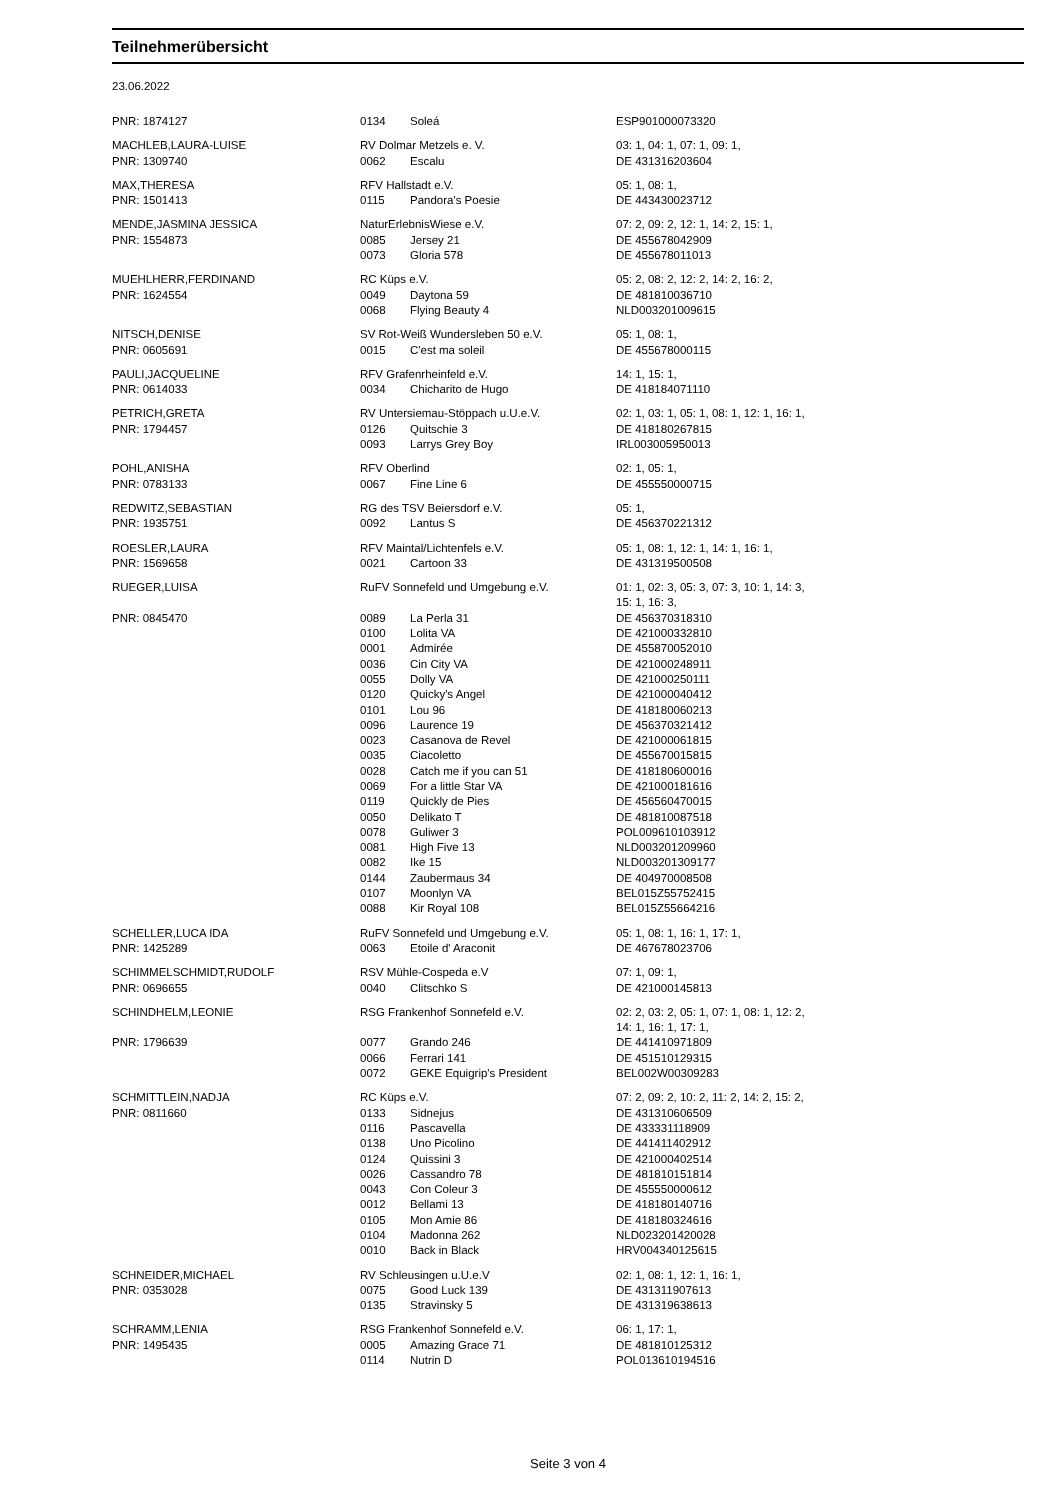Teilnehmerübersicht
23.06.2022
| PNR: 1874127 | 0134 | Soleá | ESP901000073320 |
| MACHLEB,LAURA-LUISE | RV Dolmar Metzels e. V. | | 03: 1, 04: 1, 07: 1, 09: 1, |
| PNR: 1309740 | 0062 | Escalu | DE 431316203604 |
| MAX,THERESA | RFV Hallstadt e.V. | | 05: 1, 08: 1, |
| PNR: 1501413 | 0115 | Pandora's Poesie | DE 443430023712 |
| MENDE,JASMINA JESSICA | NaturErlebnisWiese e.V. | | 07: 2, 09: 2, 12: 1, 14: 2, 15: 1, |
| PNR: 1554873 | 0085 | Jersey 21 | DE 455678042909 |
| | 0073 | Gloria 578 | DE 455678011013 |
| MUEHLHERR,FERDINAND | RC Küps e.V. | | 05: 2, 08: 2, 12: 2, 14: 2, 16: 2, |
| PNR: 1624554 | 0049 | Daytona 59 | DE 481810036710 |
| | 0068 | Flying Beauty 4 | NLD003201009615 |
| NITSCH,DENISE | SV Rot-Weiß Wundersleben 50 e.V. | | 05: 1, 08: 1, |
| PNR: 0605691 | 0015 | C'est ma soleil | DE 455678000115 |
| PAULI,JACQUELINE | RFV Grafenrheinfeld e.V. | | 14: 1, 15: 1, |
| PNR: 0614033 | 0034 | Chicharito de Hugo | DE 418184071110 |
| PETRICH,GRETA | RV Untersiemau-Stöppach u.U.e.V. | | 02: 1, 03: 1, 05: 1, 08: 1, 12: 1, 16: 1, |
| PNR: 1794457 | 0126 | Quitschie 3 | DE 418180267815 |
| | 0093 | Larrys Grey Boy | IRL003005950013 |
| POHL,ANISHA | RFV Oberlind | | 02: 1, 05: 1, |
| PNR: 0783133 | 0067 | Fine Line 6 | DE 455550000715 |
| REDWITZ,SEBASTIAN | RG des TSV Beiersdorf e.V. | | 05: 1, |
| PNR: 1935751 | 0092 | Lantus S | DE 456370221312 |
| ROESLER,LAURA | RFV Maintal/Lichtenfels e.V. | | 05: 1, 08: 1, 12: 1, 14: 1, 16: 1, |
| PNR: 1569658 | 0021 | Cartoon 33 | DE 431319500508 |
| RUEGER,LUISA | RuFV Sonnefeld und Umgebung e.V. | | 01: 1, 02: 3, 05: 3, 07: 3, 10: 1, 14: 3, 15: 1, 16: 3, |
| PNR: 0845470 | 0089 | La Perla 31 | DE 456370318310 |
| | 0100 | Lolita VA | DE 421000332810 |
| | 0001 | Admirée | DE 455870052010 |
| | 0036 | Cin City VA | DE 421000248911 |
| | 0055 | Dolly VA | DE 421000250111 |
| | 0120 | Quicky's Angel | DE 421000040412 |
| | 0101 | Lou 96 | DE 418180060213 |
| | 0096 | Laurence 19 | DE 456370321412 |
| | 0023 | Casanova de Revel | DE 421000061815 |
| | 0035 | Ciacoletto | DE 455670015815 |
| | 0028 | Catch me if you can 51 | DE 418180600016 |
| | 0069 | For a little Star VA | DE 421000181616 |
| | 0119 | Quickly de Pies | DE 456560470015 |
| | 0050 | Delikato T | DE 481810087518 |
| | 0078 | Guliwer 3 | POL009610103912 |
| | 0081 | High Five 13 | NLD003201209960 |
| | 0082 | Ike 15 | NLD003201309177 |
| | 0144 | Zaubermaus 34 | DE 404970008508 |
| | 0107 | Moonlyn VA | BEL015Z55752415 |
| | 0088 | Kir Royal 108 | BEL015Z55664216 |
| SCHELLER,LUCA IDA | RuFV Sonnefeld und Umgebung e.V. | | 05: 1, 08: 1, 16: 1, 17: 1, |
| PNR: 1425289 | 0063 | Etoile d' Araconit | DE 467678023706 |
| SCHIMMELSCHMIDT,RUDOLF | RSV Mühle-Cospeda e.V | | 07: 1, 09: 1, |
| PNR: 0696655 | 0040 | Clitschko S | DE 421000145813 |
| SCHINDHELM,LEONIE | RSG Frankenhof Sonnefeld e.V. | | 02: 2, 03: 2, 05: 1, 07: 1, 08: 1, 12: 2, 14: 1, 16: 1, 17: 1, |
| PNR: 1796639 | 0077 | Grando 246 | DE 441410971809 |
| | 0066 | Ferrari 141 | DE 451510129315 |
| | 0072 | GEKE Equigrip's President | BEL002W00309283 |
| SCHMITTLEIN,NADJA | RC Küps e.V. | | 07: 2, 09: 2, 10: 2, 11: 2, 14: 2, 15: 2, |
| PNR: 0811660 | 0133 | Sidnejus | DE 431310606509 |
| | 0116 | Pascavella | DE 433331118909 |
| | 0138 | Uno Picolino | DE 441411402912 |
| | 0124 | Quissini 3 | DE 421000402514 |
| | 0026 | Cassandro 78 | DE 481810151814 |
| | 0043 | Con Coleur 3 | DE 455550000612 |
| | 0012 | Bellami 13 | DE 418180140716 |
| | 0105 | Mon Amie 86 | DE 418180324616 |
| | 0104 | Madonna 262 | NLD023201420028 |
| | 0010 | Back in Black | HRV004340125615 |
| SCHNEIDER,MICHAEL | RV Schleusingen u.U.e.V | | 02: 1, 08: 1, 12: 1, 16: 1, |
| PNR: 0353028 | 0075 | Good Luck 139 | DE 431311907613 |
| | 0135 | Stravinsky 5 | DE 431319638613 |
| SCHRAMM,LENIA | RSG Frankenhof Sonnefeld e.V. | | 06: 1, 17: 1, |
| PNR: 1495435 | 0005 | Amazing Grace 71 | DE 481810125312 |
| | 0114 | Nutrin D | POL013610194516 |
Seite 3 von 4